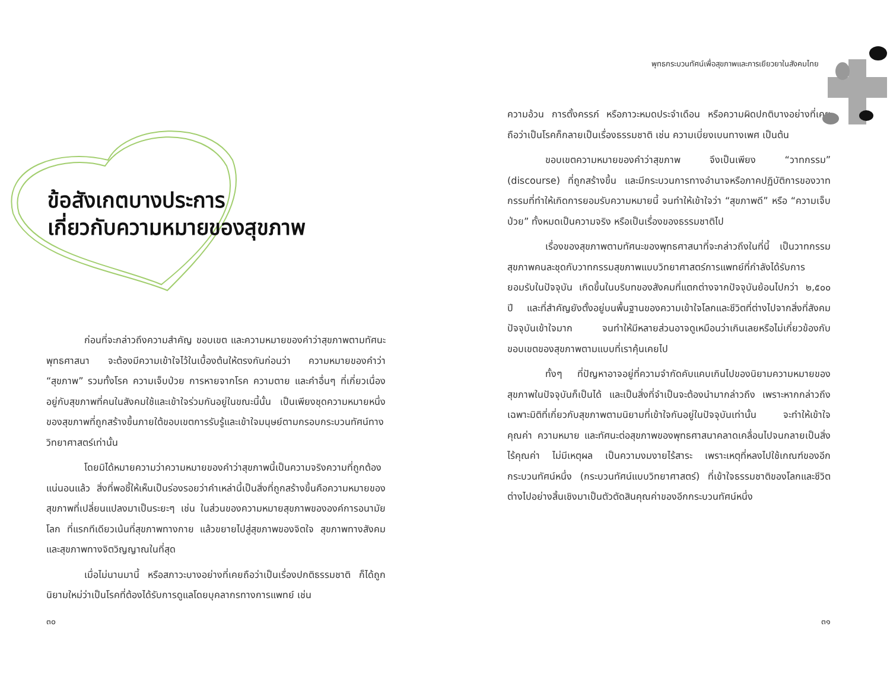ข้อสังเกตบางประการ
เกี่ยวกับความหมายของสุขภาพ
ก่อนที่จะกล่าวถึงความสำคัญ ขอบเขต และความหมายของคำว่าสุขภาพตามทัศนะพุทธศาสนา จะต้องมีความเข้าใจไว้ในเบื้องต้นให้ตรงกันก่อนว่า ความหมายของคำว่า “สุขภาพ” รวมทั้งโรค ความเจ็บป่วย การหายจากโรค ความตาย และคำอื่นๆ ที่เกี่ยวเนื่องอยู่กับสุขภาพที่คนในสังคมใช้และเข้าใจร่วมกันอยู่ในขณะนี้นั้น เป็นเพียงชุดความหมายหนึ่งของสุขภาพที่ถูกสร้างขึ้นภายใต้ขอบเขตการรับรู้และเข้าใจมนุษย์ตามกรอบกระบวนทัศน์ทางวิทยาศาสตร์เท่านั้น
โดยมิได้หมายความว่าความหมายของคำว่าสุขภาพนี้เป็นความจริงความที่ถูกต้องแน่นอนแล้ว สิ่งที่พอชี้ให้เห็นเป็นร่องรอยว่าคำเหล่านี้เป็นสิ่งที่ถูกสร้างขึ้นคือความหมายของสุขภาพที่เปลี่ยนแปลงมาเป็นระยะๆ เช่น ในส่วนของความหมายสุขภาพขององค์การอนามัยโลก ที่แรกทีเดียวเน้นที่สุขภาพทางกาย แล้วขยายไปสู่สุขภาพของจิตใจ สุขภาพทางสังคม และสุขภาพทางจิตวิญญาณในที่สุด
เมื่อไม่นานมานี้ หรือสภาวะบางอย่างที่เคยถือว่าเป็นเรื่องปกติธรรมชาติ ก็ได้ถูกนิยามใหม่ว่าเป็นโรคที่ต้องได้รับการดูแลโดยบุคลากรทางการแพทย์ เช่น
๓๐
พุทธกระบวนทัศน์เพื่อสุขภาพและการเยียวยาในสังคมไทย
ความอ้วน การตั้งครรภ์ หรือภาวะหมดประจำเดือน หรือความผิดปกติบางอย่างที่เคยถือว่าเป็นโรคก็กลายเป็นเรื่องธรรมชาติ เช่น ความเบี่ยงเบนทางเพศ เป็นต้น
ขอบเขตความหมายของคำว่าสุขภาพ จึงเป็นเพียง “วาทกรรม” (discourse) ที่ถูกสร้างขึ้น และมีกระบวนการทางอำนาจหรือภาคปฏิบัติการของวาทกรรมที่ทำให้เกิดการยอมรับความหมายนี้ จนทำให้เข้าใจว่า “สุขภาพดี” หรือ “ความเจ็บป่วย” ทั้งหมดเป็นความจริง หรือเป็นเรื่องของธรรมชาติไป
เรื่องของสุขภาพตามทัศนะของพุทธศาสนาที่จะกล่าวถึงในที่นี้ เป็นวาทกรรมสุขภาพคนละชุดกับวาทกรรมสุขภาพแบบวิทยาศาสตร์การแพทย์ที่กำลังได้รับการยอมรับในปัจจุบัน เกิดขึ้นในบริบทของสังคมที่แตกต่างจากปัจจุบันย้อนไปกว่า ๒,๕๐๐ ปี และที่สำคัญยังตั้งอยู่บนพื้นฐานของความเข้าใจโลกและชีวิตที่ต่างไปจากสิ่งที่สังคมปัจจุบันเข้าใจมาก จนทำให้มีหลายส่วนอาจดูเหมือนว่าเกินเลยหรือไม่เกี่ยวข้องกับขอบเขตของสุขภาพตามแบบที่เราคุ้นเคยไป
ทั้งๆ ที่ปัญหาอาจอยู่ที่ความจำกัดคับแคบเกินไปของนิยามความหมายของสุขภาพในปัจจุบันก็เป็นได้ และเป็นสิ่งที่จำเป็นจะต้องนำมากล่าวถึง เพราะหากกล่าวถึงเฉพาะมิติที่เกี่ยวกับสุขภาพตามนิยามที่เข้าใจกันอยู่ในปัจจุบันเท่านั้น จะทำให้เข้าใจคุณค่า ความหมาย และทัศนะต่อสุขภาพของพุทธศาสนาคลาดเคลื่อนไปจนกลายเป็นสิ่งไร้คุณค่า ไม่มีเหตุผล เป็นความงมงายไร้สาระ เพราะเหตุที่หลงไปใช้เกณฑ์ของอีกกระบวนทัศน์หนึ่ง (กระบวนทัศน์แบบวิทยาศาสตร์) ที่เข้าใจธรรมชาติของโลกและชีวิตต่างไปอย่างสิ้นเชิงมาเป็นตัวตัดสินคุณค่าของอีกกระบวนทัศน์หนึ่ง
๓๑